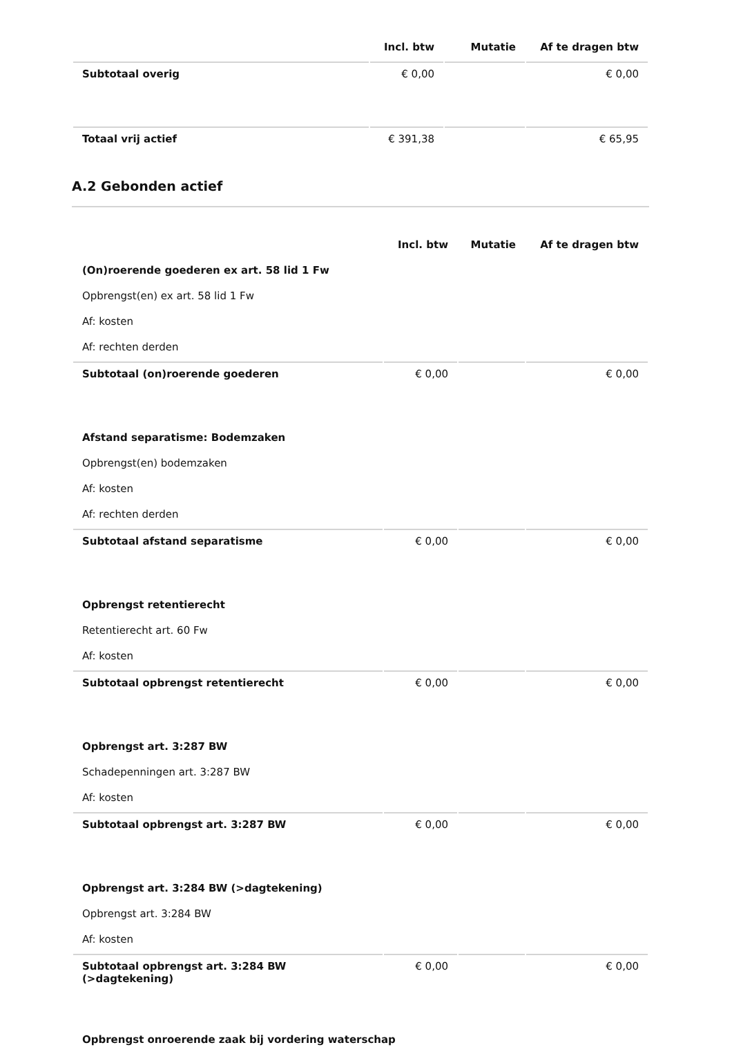| | Incl. btw | Mutatie | Af te dragen btw |
| --- | --- | --- | --- |
| Subtotaal overig | € 0,00 | | € 0,00 |
| Totaal vrij actief | € 391,38 | | € 65,95 |
A.2 Gebonden actief
| | Incl. btw | Mutatie | Af te dragen btw |
| --- | --- | --- | --- |
| (On)roerende goederen ex art. 58 lid 1 Fw | | | |
| Opbrengst(en) ex art. 58 lid 1 Fw | | | |
| Af: kosten | | | |
| Af: rechten derden | | | |
| Subtotaal (on)roerende goederen | € 0,00 | | € 0,00 |
| Afstand separatisme: Bodemzaken | | | |
| Opbrengst(en) bodemzaken | | | |
| Af: kosten | | | |
| Af: rechten derden | | | |
| Subtotaal afstand separatisme | € 0,00 | | € 0,00 |
| Opbrengst retentierecht | | | |
| Retentierecht art. 60 Fw | | | |
| Af: kosten | | | |
| Subtotaal opbrengst retentierecht | € 0,00 | | € 0,00 |
| Opbrengst art. 3:287 BW | | | |
| Schadepenningen art. 3:287 BW | | | |
| Af: kosten | | | |
| Subtotaal opbrengst art. 3:287 BW | € 0,00 | | € 0,00 |
| Opbrengst art. 3:284 BW (>dagtekening) | | | |
| Opbrengst art. 3:284 BW | | | |
| Af: kosten | | | |
| Subtotaal opbrengst art. 3:284 BW (>dagtekening) | € 0,00 | | € 0,00 |
| Opbrengst onroerende zaak bij vordering waterschap | | | |